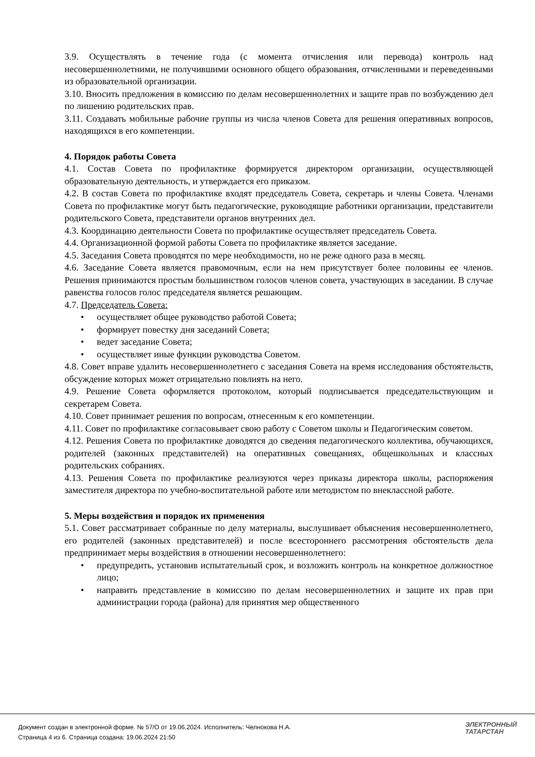3.9. Осуществлять в течение года (с момента отчисления или перевода) контроль над несовершеннолетними, не получившими основного общего образования, отчисленными и переведенными из образовательной организации.
3.10. Вносить предложения в комиссию по делам несовершеннолетних и защите прав по возбуждению дел по лишению родительских прав.
3.11. Создавать мобильные рабочие группы из числа членов Совета для решения оперативных вопросов, находящихся в его компетенции.
4. Порядок работы Совета
4.1. Состав Совета по профилактике формируется директором организации, осуществляющей образовательную деятельность, и утверждается его приказом.
4.2. В состав Совета по профилактике входят председатель Совета, секретарь и члены Совета. Членами Совета по профилактике могут быть педагогические, руководящие работники организации, представители родительского Совета, представители органов внутренних дел.
4.3. Координацию деятельности Совета по профилактике осуществляет председатель Совета.
4.4. Организационной формой работы Совета по профилактике является заседание.
4.5. Заседания Совета проводятся по мере необходимости, но не реже одного раза в месяц.
4.6. Заседание Совета является правомочным, если на нем присутствует более половины ее членов. Решения принимаются простым большинством голосов членов совета, участвующих в заседании. В случае равенства голосов голос председателя является решающим.
4.7. Председатель Совета:
• осуществляет общее руководство работой Совета;
• формирует повестку дня заседаний Совета;
• ведет заседание Совета;
• осуществляет иные функции руководства Советом.
4.8. Совет вправе удалить несовершеннолетнего с заседания Совета на время исследования обстоятельств, обсуждение которых может отрицательно повлиять на него.
4.9. Решение Совета оформляется протоколом, который подписывается председательствующим и секретарем Совета.
4.10. Совет принимает решения по вопросам, отнесенным к его компетенции.
4.11. Совет по профилактике согласовывает свою работу с Советом школы и Педагогическим советом.
4.12. Решения Совета по профилактике доводятся до сведения педагогического коллектива, обучающихся, родителей (законных представителей) на оперативных совещаниях, общешкольных и классных родительских собраниях.
4.13. Решения Совета по профилактике реализуются через приказы директора школы, распоряжения заместителя директора по учебно-воспитательной работе или методистом по внеклассной работе.
5. Меры воздействия и порядок их применения
5.1. Совет рассматривает собранные по делу материалы, выслушивает объяснения несовершеннолетнего, его родителей (законных представителей) и после всестороннего рассмотрения обстоятельств дела предпринимает меры воздействия в отношении несовершеннолетнего:
• предупредить, установив испытательный срок, и возложить контроль на конкретное должностное лицо;
• направить представление в комиссию по делам несовершеннолетних и защите их прав при администрации города (района) для принятия мер общественного
Документ создан в электронной форме. № 57/О от 19.06.2024. Исполнитель: Челнокова Н.А.
Страница 4 из 6. Страница создана: 19.06.2024 21:50
ЭЛЕКТРОННЫЙ
ТАТАРСТАН